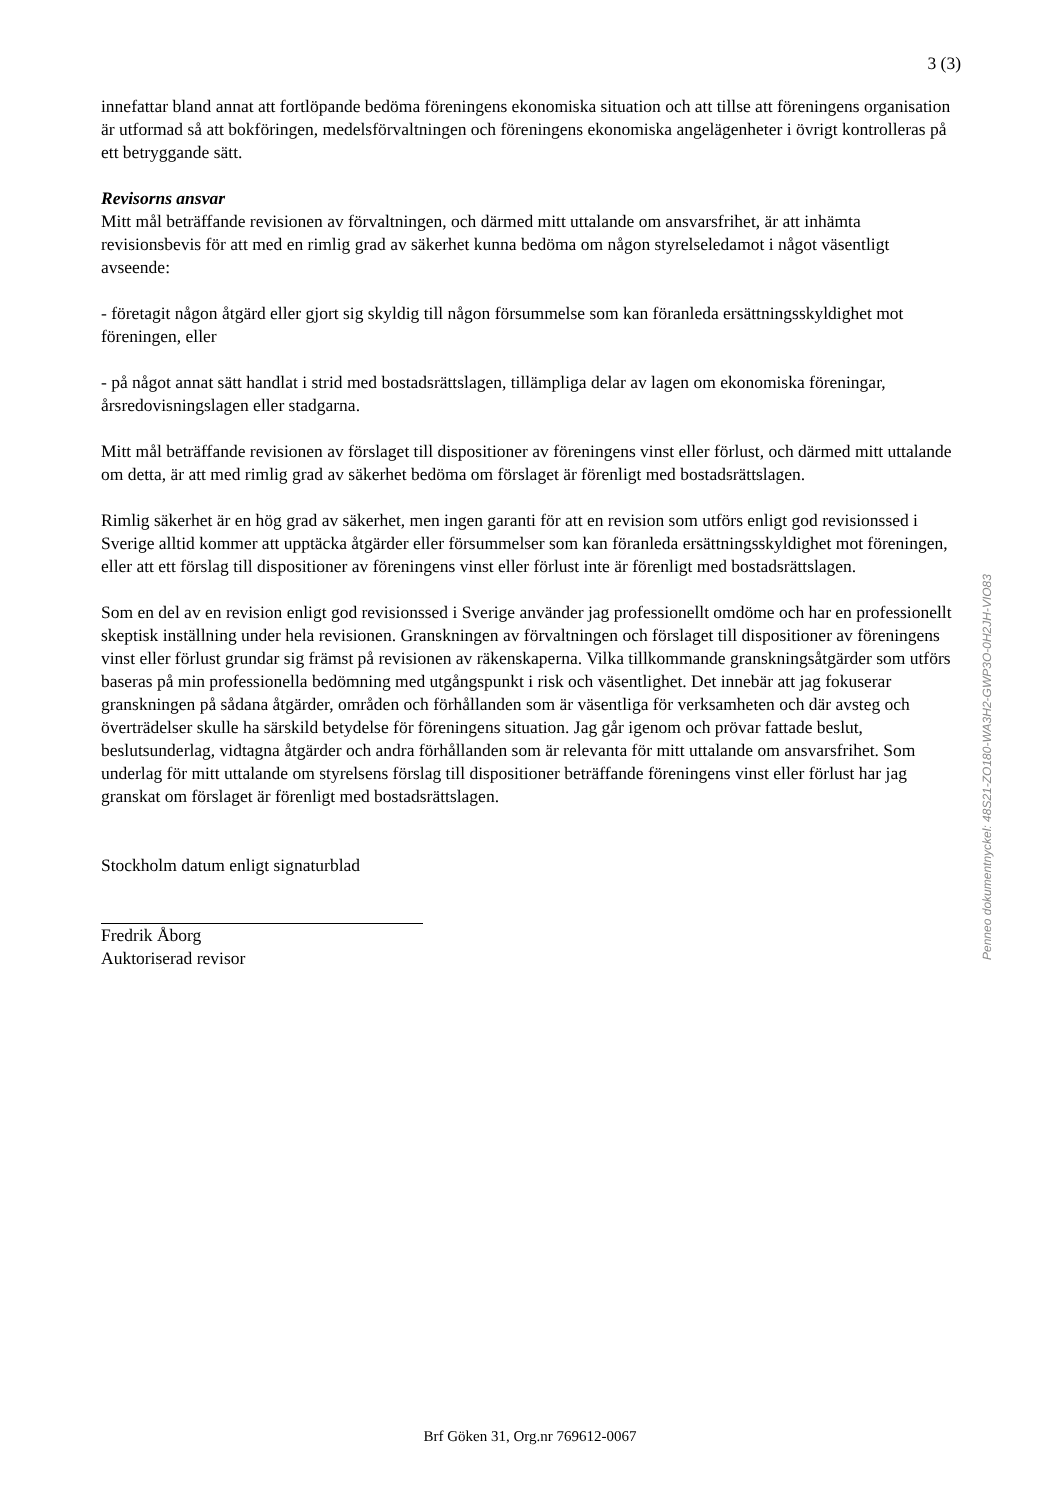3 (3)
innefattar bland annat att fortlöpande bedöma föreningens ekonomiska situation och att tillse att föreningens organisation är utformad så att bokföringen, medelsförvaltningen och föreningens ekonomiska angelägenheter i övrigt kontrolleras på ett betryggande sätt.
Revisorns ansvar
Mitt mål beträffande revisionen av förvaltningen, och därmed mitt uttalande om ansvarsfrihet, är att inhämta revisionsbevis för att med en rimlig grad av säkerhet kunna bedöma om någon styrelseledamot i något väsentligt avseende:
- företagit någon åtgärd eller gjort sig skyldig till någon försummelse som kan föranleda ersättningsskyldighet mot föreningen, eller
- på något annat sätt handlat i strid med bostadsrättslagen, tillämpliga delar av lagen om ekonomiska föreningar, årsredovisningslagen eller stadgarna.
Mitt mål beträffande revisionen av förslaget till dispositioner av föreningens vinst eller förlust, och därmed mitt uttalande om detta, är att med rimlig grad av säkerhet bedöma om förslaget är förenligt med bostadsrättslagen.
Rimlig säkerhet är en hög grad av säkerhet, men ingen garanti för att en revision som utförs enligt god revisionssed i Sverige alltid kommer att upptäcka åtgärder eller försummelser som kan föranleda ersättningsskyldighet mot föreningen, eller att ett förslag till dispositioner av föreningens vinst eller förlust inte är förenligt med bostadsrättslagen.
Som en del av en revision enligt god revisionssed i Sverige använder jag professionellt omdöme och har en professionellt skeptisk inställning under hela revisionen. Granskningen av förvaltningen och förslaget till dispositioner av föreningens vinst eller förlust grundar sig främst på revisionen av räkenskaperna. Vilka tillkommande granskningsåtgärder som utförs baseras på min professionella bedömning med utgångspunkt i risk och väsentlighet. Det innebär att jag fokuserar granskningen på sådana åtgärder, områden och förhållanden som är väsentliga för verksamheten och där avsteg och överträdelser skulle ha särskild betydelse för föreningens situation. Jag går igenom och prövar fattade beslut, beslutsunderlag, vidtagna åtgärder och andra förhållanden som är relevanta för mitt uttalande om ansvarsfrihet. Som underlag för mitt uttalande om styrelsens förslag till dispositioner beträffande föreningens vinst eller förlust har jag granskat om förslaget är förenligt med bostadsrättslagen.
Stockholm datum enligt signaturblad
Fredrik Åborg
Auktoriserad revisor
Penneo dokumentnyckel: 48S21-ZO180-WA3H2-GWP3O-0H2JH-VIO83
Brf Göken 31, Org.nr 769612-0067